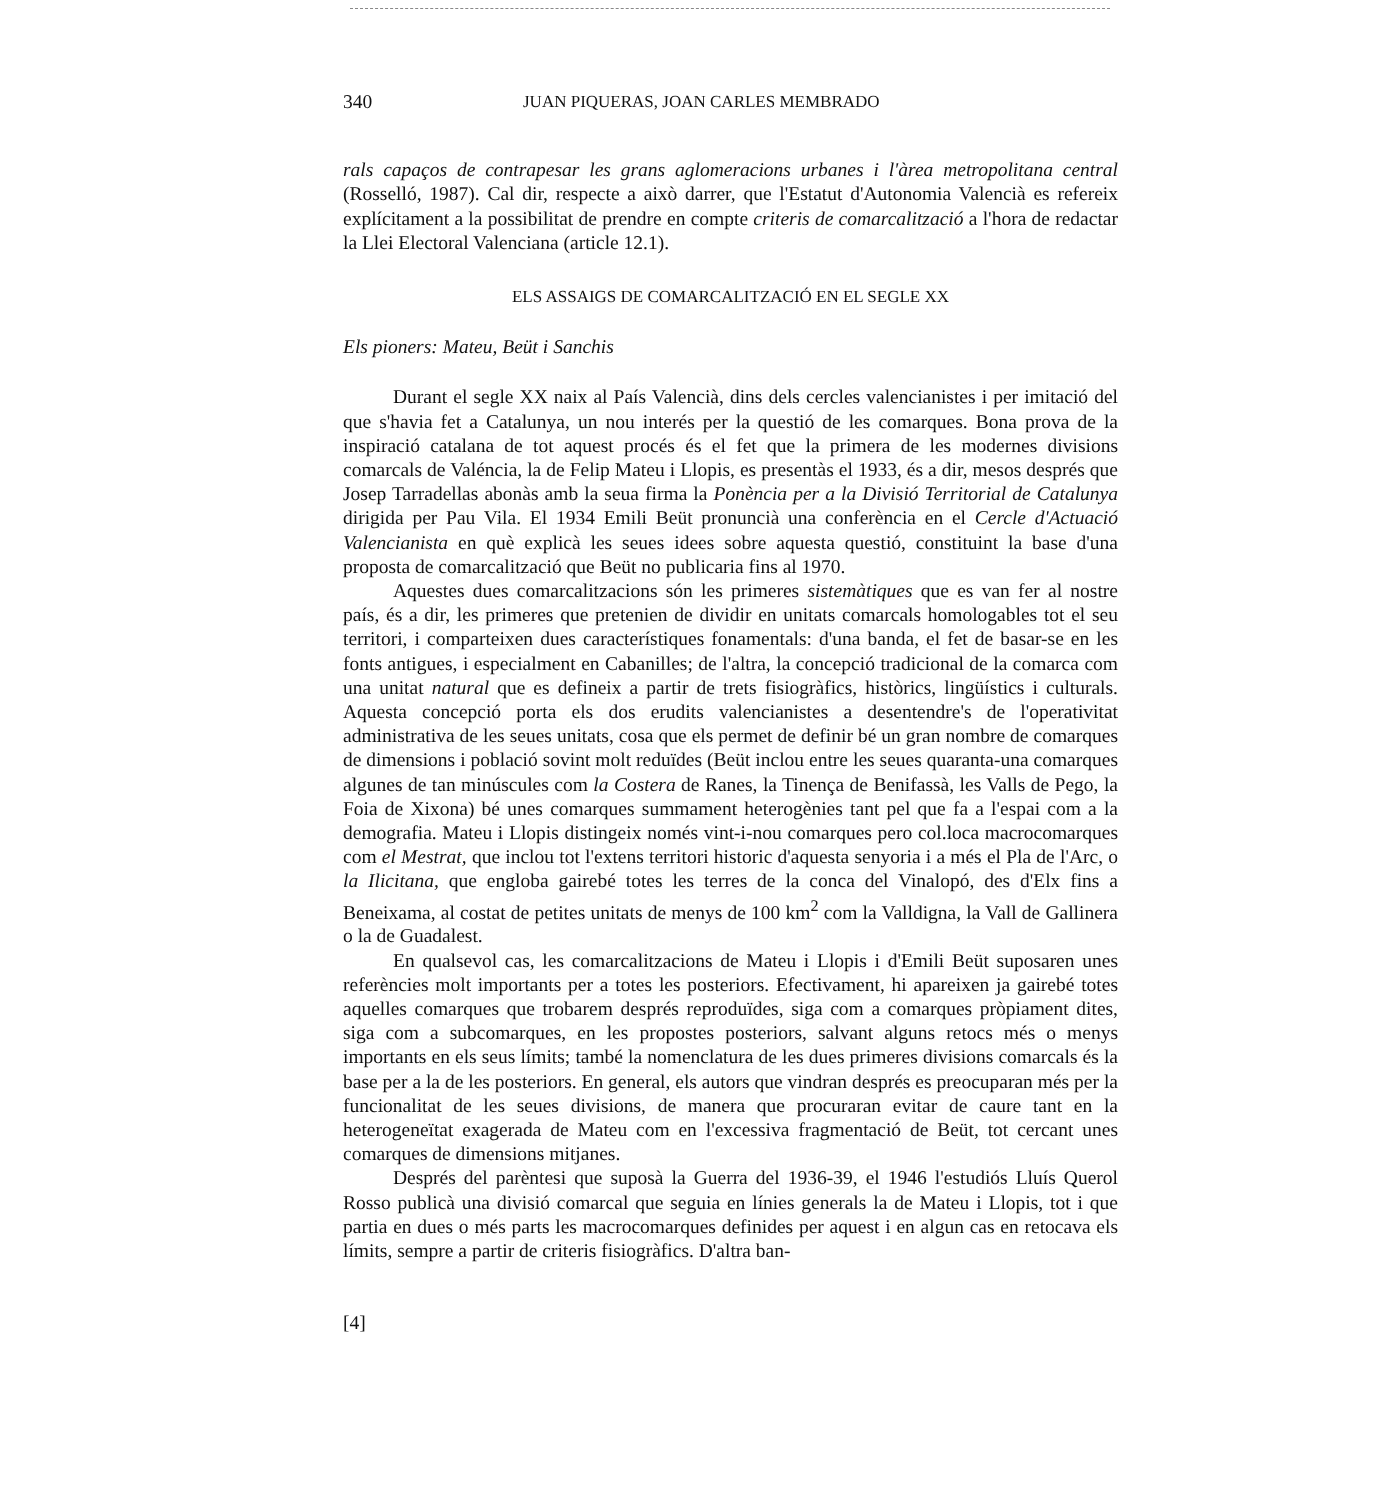340 JUAN PIQUERAS, JOAN CARLES MEMBRADO
rals capaços de contrapesar les grans aglomeracions urbanes i l'àrea metropolitana central (Rosselló, 1987). Cal dir, respecte a això darrer, que l'Estatut d'Autonomia Valencià es refereix explícitament a la possibilitat de prendre en compte criteris de comarcalització a l'hora de redactar la Llei Electoral Valenciana (article 12.1).
ELS ASSAIGS DE COMARCALITZACIÓ EN EL SEGLE XX
Els pioners: Mateu, Beüt i Sanchis
Durant el segle XX naix al País Valencià, dins dels cercles valencianistes i per imitació del que s'havia fet a Catalunya, un nou interés per la questió de les comarques. Bona prova de la inspiració catalana de tot aquest procés és el fet que la primera de les modernes divisions comarcals de Valéncia, la de Felip Mateu i Llopis, es presentàs el 1933, és a dir, mesos després que Josep Tarradellas abonàs amb la seua firma la Ponència per a la Divisió Territorial de Catalunya dirigida per Pau Vila. El 1934 Emili Beüt pronuncià una conferència en el Cercle d'Actuació Valencianista en què explicà les seues idees sobre aquesta questió, constituint la base d'una proposta de comarcalització que Beüt no publicaria fins al 1970.
Aquestes dues comarcalitzacions són les primeres sistemàtiques que es van fer al nostre país, és a dir, les primeres que pretenien de dividir en unitats comarcals homologables tot el seu territori, i comparteixen dues característiques fonamentals: d'una banda, el fet de basar-se en les fonts antigues, i especialment en Cabanilles; de l'altra, la concepció tradicional de la comarca com una unitat natural que es defineix a partir de trets fisiogràfics, històrics, lingüístics i culturals. Aquesta concepció porta els dos erudits valencianistes a desentendre's de l'operativitat administrativa de les seues unitats, cosa que els permet de definir bé un gran nombre de comarques de dimensions i població sovint molt reduïdes (Beüt inclou entre les seues quaranta-una comarques algunes de tan minúscules com la Costera de Ranes, la Tinença de Benifassà, les Valls de Pego, la Foia de Xixona) bé unes comarques summament heterogènies tant pel que fa a l'espai com a la demografia. Mateu i Llopis distingeix només vint-i-nou comarques pero col.loca macrocomarques com el Mestrat, que inclou tot l'extens territori historic d'aquesta senyoria i a més el Pla de l'Arc, o la Ilicitana, que engloba gairebé totes les terres de la conca del Vinalopó, des d'Elx fins a Beneixama, al costat de petites unitats de menys de 100 km<sup>2</sup> com la Valldigna, la Vall de Gallinera o la de Guadalest.
En qualsevol cas, les comarcalitzacions de Mateu i Llopis i d'Emili Beüt suposaren unes referències molt importants per a totes les posteriors. Efectivament, hi apareixen ja gairebé totes aquelles comarques que trobarem després reproduïdes, siga com a comarques pròpiament dites, siga com a subcomarques, en les propostes posteriors, salvant alguns retocs més o menys importants en els seus límits; també la nomenclatura de les dues primeres divisions comarcals és la base per a la de les posteriors. En general, els autors que vindran després es preocuparan més per la funcionalitat de les seues divisions, de manera que procuraran evitar de caure tant en la heterogeneïtat exagerada de Mateu com en l'excessiva fragmentació de Beüt, tot cercant unes comarques de dimensions mitjanes.
Després del parèntesi que suposà la Guerra del 1936-39, el 1946 l'estudiós Lluís Querol Rosso publicà una divisió comarcal que seguia en línies generals la de Mateu i Llopis, tot i que partia en dues o més parts les macrocomarques definides per aquest i en algun cas en retocava els límits, sempre a partir de criteris fisiogràfics. D'altra ban-
[4]